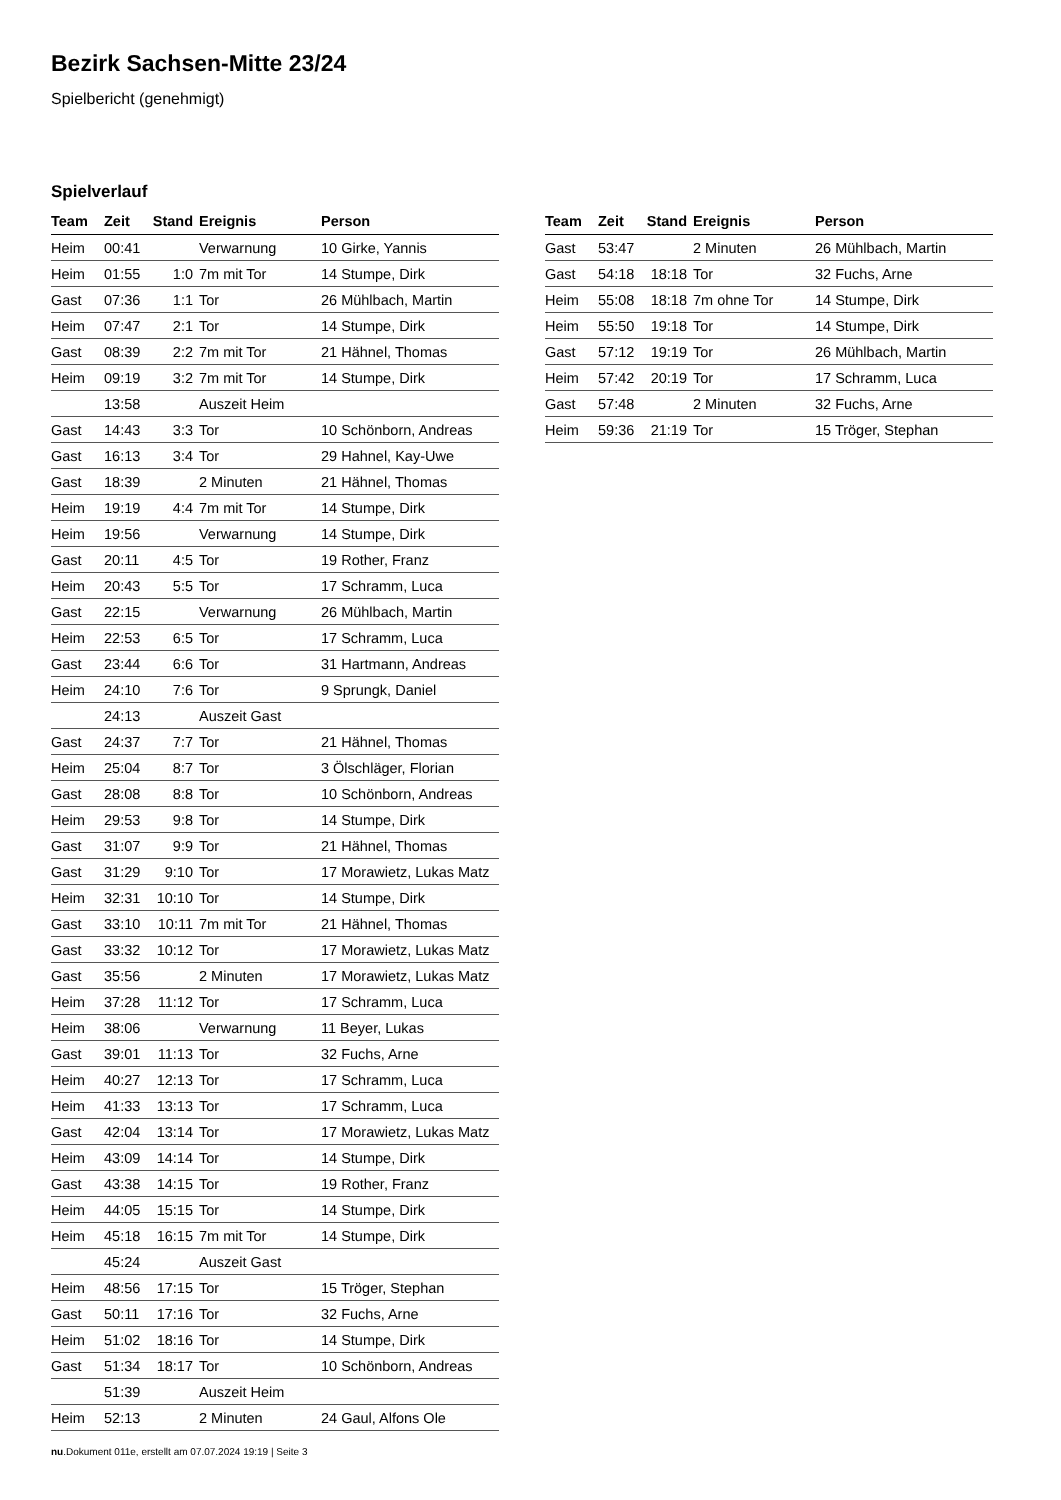Bezirk Sachsen-Mitte 23/24
Spielbericht (genehmigt)
Spielverlauf
| Team | Zeit | Stand | Ereignis | Person |
| --- | --- | --- | --- | --- |
| Heim | 00:41 | | Verwarnung | 10 Girke, Yannis |
| Heim | 01:55 | 1:0 | 7m mit Tor | 14 Stumpe, Dirk |
| Gast | 07:36 | 1:1 | Tor | 26 Mühlbach, Martin |
| Heim | 07:47 | 2:1 | Tor | 14 Stumpe, Dirk |
| Gast | 08:39 | 2:2 | 7m mit Tor | 21 Hähnel, Thomas |
| Heim | 09:19 | 3:2 | 7m mit Tor | 14 Stumpe, Dirk |
| | 13:58 | | Auszeit Heim | |
| Gast | 14:43 | 3:3 | Tor | 10 Schönborn, Andreas |
| Gast | 16:13 | 3:4 | Tor | 29 Hahnel, Kay-Uwe |
| Gast | 18:39 | | 2 Minuten | 21 Hähnel, Thomas |
| Heim | 19:19 | 4:4 | 7m mit Tor | 14 Stumpe, Dirk |
| Heim | 19:56 | | Verwarnung | 14 Stumpe, Dirk |
| Gast | 20:11 | 4:5 | Tor | 19 Rother, Franz |
| Heim | 20:43 | 5:5 | Tor | 17 Schramm, Luca |
| Gast | 22:15 | | Verwarnung | 26 Mühlbach, Martin |
| Heim | 22:53 | 6:5 | Tor | 17 Schramm, Luca |
| Gast | 23:44 | 6:6 | Tor | 31 Hartmann, Andreas |
| Heim | 24:10 | 7:6 | Tor | 9 Sprungk, Daniel |
| | 24:13 | | Auszeit Gast | |
| Gast | 24:37 | 7:7 | Tor | 21 Hähnel, Thomas |
| Heim | 25:04 | 8:7 | Tor | 3 Ölschläger, Florian |
| Gast | 28:08 | 8:8 | Tor | 10 Schönborn, Andreas |
| Heim | 29:53 | 9:8 | Tor | 14 Stumpe, Dirk |
| Gast | 31:07 | 9:9 | Tor | 21 Hähnel, Thomas |
| Gast | 31:29 | 9:10 | Tor | 17 Morawietz, Lukas Matz |
| Heim | 32:31 | 10:10 | Tor | 14 Stumpe, Dirk |
| Gast | 33:10 | 10:11 | 7m mit Tor | 21 Hähnel, Thomas |
| Gast | 33:32 | 10:12 | Tor | 17 Morawietz, Lukas Matz |
| Gast | 35:56 | | 2 Minuten | 17 Morawietz, Lukas Matz |
| Heim | 37:28 | 11:12 | Tor | 17 Schramm, Luca |
| Heim | 38:06 | | Verwarnung | 11 Beyer, Lukas |
| Gast | 39:01 | 11:13 | Tor | 32 Fuchs, Arne |
| Heim | 40:27 | 12:13 | Tor | 17 Schramm, Luca |
| Heim | 41:33 | 13:13 | Tor | 17 Schramm, Luca |
| Gast | 42:04 | 13:14 | Tor | 17 Morawietz, Lukas Matz |
| Heim | 43:09 | 14:14 | Tor | 14 Stumpe, Dirk |
| Gast | 43:38 | 14:15 | Tor | 19 Rother, Franz |
| Heim | 44:05 | 15:15 | Tor | 14 Stumpe, Dirk |
| Heim | 45:18 | 16:15 | 7m mit Tor | 14 Stumpe, Dirk |
| | 45:24 | | Auszeit Gast | |
| Heim | 48:56 | 17:15 | Tor | 15 Tröger, Stephan |
| Gast | 50:11 | 17:16 | Tor | 32 Fuchs, Arne |
| Heim | 51:02 | 18:16 | Tor | 14 Stumpe, Dirk |
| Gast | 51:34 | 18:17 | Tor | 10 Schönborn, Andreas |
| | 51:39 | | Auszeit Heim | |
| Heim | 52:13 | | 2 Minuten | 24 Gaul, Alfons Ole |
| Team | Zeit | Stand | Ereignis | Person |
| --- | --- | --- | --- | --- |
| Gast | 53:47 | | 2 Minuten | 26 Mühlbach, Martin |
| Gast | 54:18 | 18:18 | Tor | 32 Fuchs, Arne |
| Heim | 55:08 | 18:18 | 7m ohne Tor | 14 Stumpe, Dirk |
| Heim | 55:50 | 19:18 | Tor | 14 Stumpe, Dirk |
| Gast | 57:12 | 19:19 | Tor | 26 Mühlbach, Martin |
| Heim | 57:42 | 20:19 | Tor | 17 Schramm, Luca |
| Gast | 57:48 | | 2 Minuten | 32 Fuchs, Arne |
| Heim | 59:36 | 21:19 | Tor | 15 Tröger, Stephan |
nu.Dokument 011e, erstellt am 07.07.2024 19:19 | Seite 3